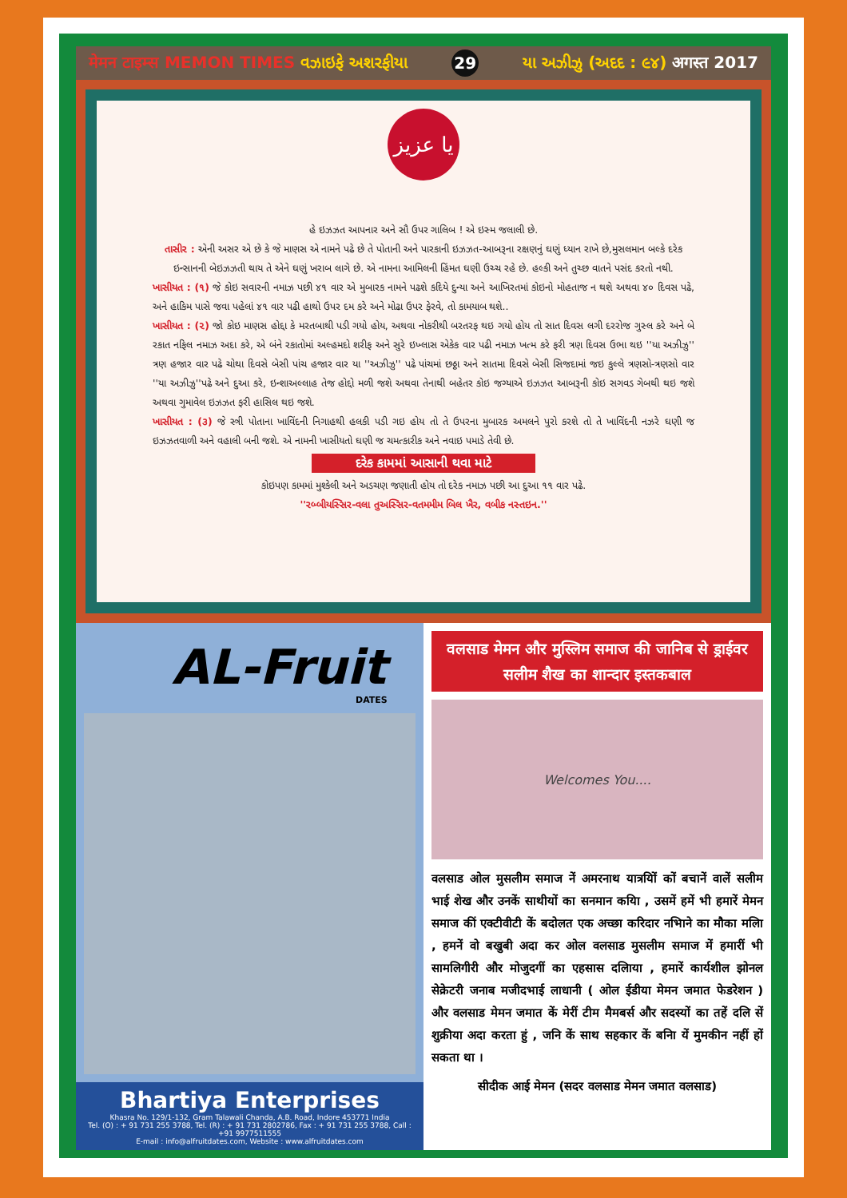मेमन टाइम्स MEMON TIMES વઝાઇફે અશરફીયા 29 યા અઝીઝુ (અદદ : ૯૪) अगस्त 2017
يا عزيز
હે ઇઝઝત આપનાર અને સૌ ઉપર ગાલિબ ! એ ઇસ્મ જલાલી છે.
તાસીર : એની અસર એ છે કે જે માણસ એ નામને પઢે છે તે પોતાની અને પારકાની ઇઝઝત-આબરૂના રક્ષણનું ઘણું ધ્યાન રાખે છે,મુસલમાન બલ્કે દરેક ઇન્સાનની બેઇઝઝતી થાય તે એને ઘણું ખરાબ લાગે છે. એ નામના આમિલની હિંમત ઘણી ઉચ્ચ રહે છે. હલ્કી અને તુચ્છ વાતને પસંદ કરતો નથી.
ખાસીયત : (૧) જે કોઇ સવારની નમાઝ પછી ૪૧ વાર એ મુબારક નામને પઢશે કદિયે દુન્યા અને આખિરતમાં કોઇનો મોહતાજ ન થશે અથવા ૪૦ દિવસ પઢે, અને હાકિમ પાસે જવા પહેલાં ૪૧ વાર પઢી હાથો ઉપર દમ કરે અને મોઢા ઉપર ફેરવે, તો કામયાબ થશે..
ખાસીયત : (૨) જો કોઇ માણસ હોદ્દા કે મરતબાથી પડી ગયો હોય, અથવા નોકરીથી બરતરફ થઇ ગયો હોય તો સાત દિવસ લગી દરરોજ ગુસ્લ કરે અને બે રકાત નફિલ નમાઝ અદા કરે, એ બંને રકાતોમાં અલ્હમદો શરીફ અને સુરે ઇખ્લાસ એકેક વાર પઢી નમાઝ ખત્મ કરે ફરી ત્રણ દિવસ ઉભા થઇ ''યા અઝીઝુ'' ત્રણ હજાર વાર પઢે ચોથા દિવસે બેસી પાંચ હજાર વાર યા ''અઝીઝુ'' પઢે પાંચમાં છઠ્ઠા અને સાતમા દિવસે બેસી સિજદામાં જઇ કુલ્લે ત્રણસો-ત્રણસો વાર ''યા અઝીઝુ''પઢે અને દુઆ કરે, ઇન્શાઅલ્લાહ તેજ હોદ્દો મળી જશે અથવા તેનાથી બહેતર કોઇ જગ્યાએ ઇઝઝત આબરૂની કોઇ સગવડ ગેબથી થઇ જશે અથવા ગુમાવેલ ઇઝઝત ફરી હાસિલ થઇ જશે.
ખાસીયત : (૩) જે સ્ત્રી પોતાના ખાવિંદની નિગાહથી હલકી પડી ગઇ હોય તો તે ઉપરના મુબારક અમલને પુરો કરશે તો તે ખાવિંદની નઝરે ઘણી જ ઇઝઝતવાળી અને વહાલી બની જશે. એ નામની ખાસીયતો ઘણી જ ચમત્કારીક અને નવાઇ પમાડે તેવી છે.
દરેક કામમાં આસાની થવા માટે
કોઇપણ કામમાં મુશ્કેલી અને અડચણ જણાતી હોય તો દરેક નમાઝ પછી આ દુઆ ૧૧ વાર પઢે.
''રબ્બીયસ્સિર-વલા તુઅસ્સિર-વતમમીમ બિલ ખૈર, વબીક નસ્તઇન.''
AL-Fruit
DATES
Bhartiya Enterprises
Khasra No. 129/1-132, Gram Talawali Chanda, A.B. Road, Indore 453771 India
Tel. (O) : + 91 731 255 3788, Tel. (R) : + 91 731 2802786, Fax : + 91 731 255 3788, Call : +91 9977511555
E-mail : info@alfruitdates.com, Website : www.alfruitdates.com
वलसाड मेमन और मुस्लिम समाज की जानिब से ड्राईवर सलीम शैख का शान्दार इस्तकबाल
Welcomes You....
वलसाड ओल मुसलीम समाज नें अमरनाथ यात्रयिों कों बचानें वालें सलीम भाई शेख और उनकें साथीयों का सनमान कयिा , उसमें हमें भी हमारें मेमन समाज कीं एक्टीवीटी कें बदोलत एक अच्छा करिदार नभिाने का मौका मलिा , हमनें वो बखुबी अदा कर ओल वलसाड मुसलीम समाज में हमारीं भी सामलिगीरी और मोजुदगीं का एहसास दलिाया , हमारें कार्यशील झोनल सेक्रेटरी जनाब मजीदभाई लाधानी ( ओल ईडीया मेमन जमात फेडरेशन ) और वलसाड मेमन जमात कें मेरीं टीम मैमबर्स और सदस्यों का तहें दलि सें शुक्रीया अदा करता हुं , जनि कें साथ सहकार कें बनिा यें मुमकीन नहीं हों सकता था ।
सीदीक आई मेमन (सदर वलसाड मेमन जमात वलसाड)